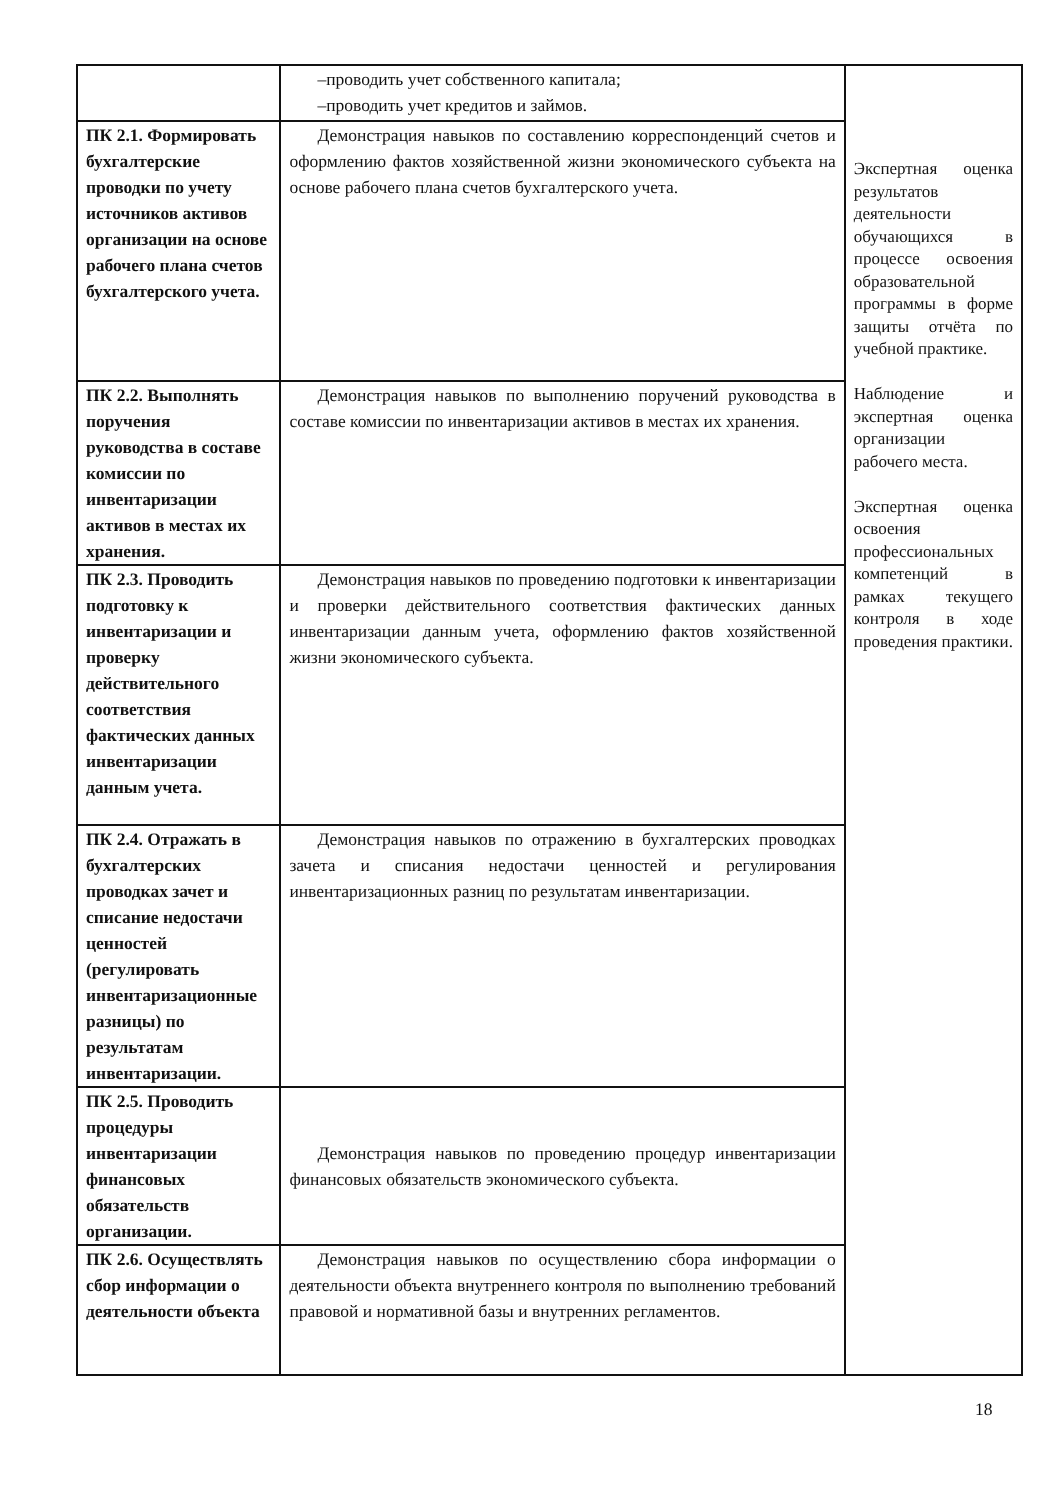| | –проводить учет собственного капитала; –проводить учет кредитов и займов. | Экспертная оценка результатов деятельности обучающихся в процессе освоения образовательной программы в форме защиты отчёта по учебной практике. Наблюдение и экспертная оценка организации рабочего места. Экспертная оценка освоения профессиональных компетенций в рамках текущего контроля в ходе проведения практики. |
| ПК 2.1. Формировать бухгалтерские проводки по учету источников активов организации на основе рабочего плана счетов бухгалтерского учета. | Демонстрация навыков по составлению корреспонденций счетов и оформлению фактов хозяйственной жизни экономического субъекта на основе рабочего плана счетов бухгалтерского учета. | |
| ПК 2.2. Выполнять поручения руководства в составе комиссии по инвентаризации активов в местах их хранения. | Демонстрация навыков по выполнению поручений руководства в составе комиссии по инвентаризации активов в местах их хранения. | |
| ПК 2.3. Проводить подготовку к инвентаризации и проверку действительного соответствия фактических данных инвентаризации данным учета. | Демонстрация навыков по проведению подготовки к инвентаризации и проверки действительного соответствия фактических данных инвентаризации данным учета, оформлению фактов хозяйственной жизни экономического субъекта. | |
| ПК 2.4. Отражать в бухгалтерских проводках зачет и списание недостачи ценностей (регулировать инвентаризационные разницы) по результатам инвентаризации. | Демонстрация навыков по отражению в бухгалтерских проводках зачета и списания недостачи ценностей и регулирования инвентаризационных разниц по результатам инвентаризации. | |
| ПК 2.5. Проводить процедуры инвентаризации финансовых обязательств организации. | Демонстрация навыков по проведению процедур инвентаризации финансовых обязательств экономического субъекта. | |
| ПК 2.6. Осуществлять сбор информации о деятельности объекта | Демонстрация навыков по осуществлению сбора информации о деятельности объекта внутреннего контроля по выполнению требований правовой и нормативной базы и внутренних регламентов. | |
18